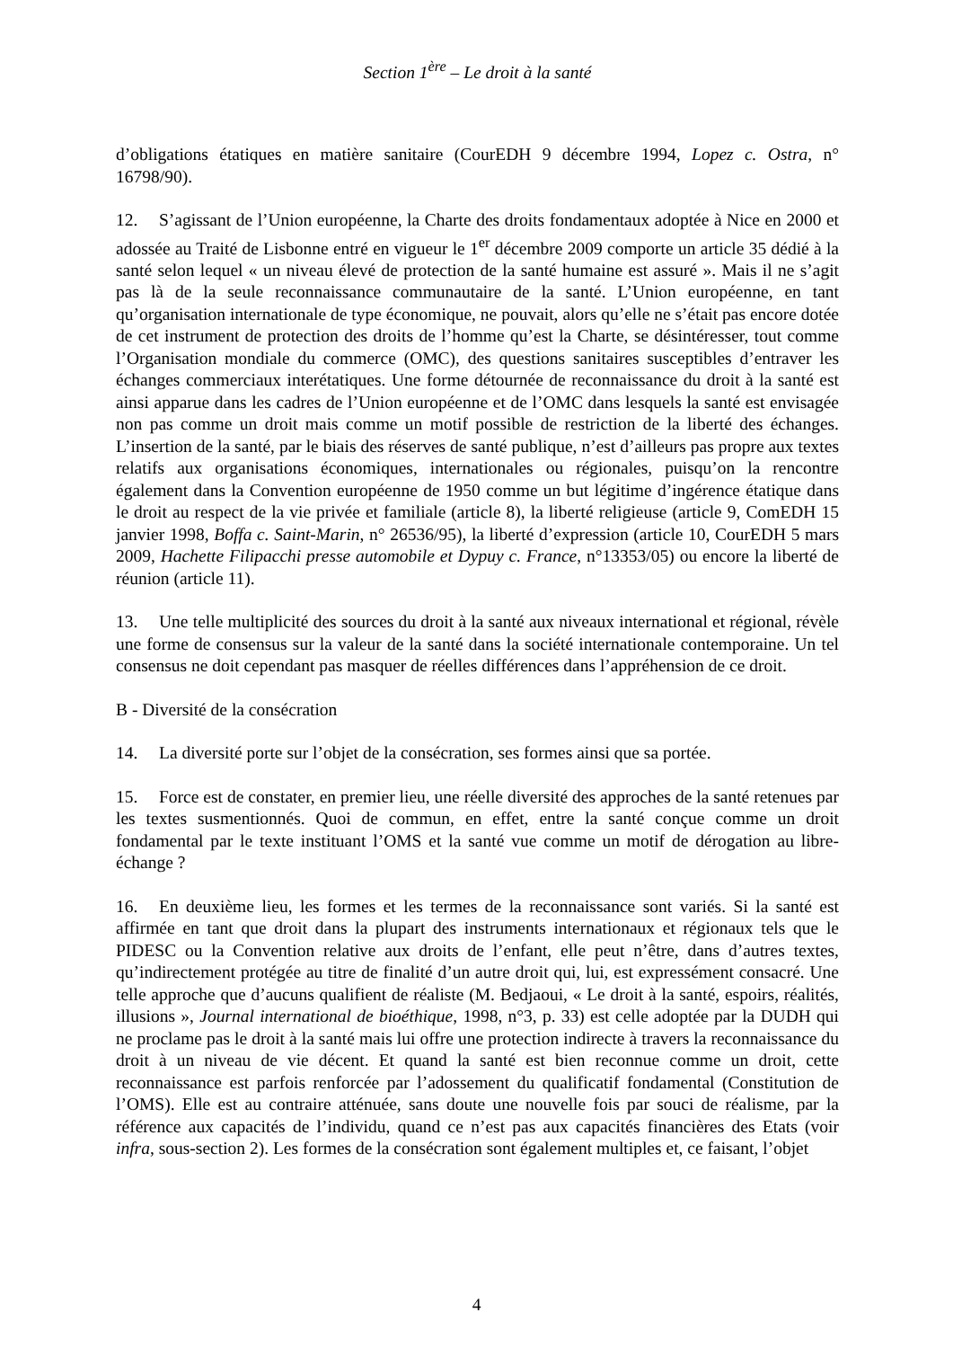Section 1<sup>ère</sup> – Le droit à la santé
d’obligations étatiques en matière sanitaire (CourEDH 9 décembre 1994, Lopez c. Ostra, n° 16798/90).
12. S’agissant de l’Union européenne, la Charte des droits fondamentaux adoptée à Nice en 2000 et adossée au Traité de Lisbonne entré en vigueur le 1<sup>er</sup> décembre 2009 comporte un article 35 dédié à la santé selon lequel « un niveau élevé de protection de la santé humaine est assuré ». Mais il ne s’agit pas là de la seule reconnaissance communautaire de la santé. L’Union européenne, en tant qu’organisation internationale de type économique, ne pouvait, alors qu’elle ne s’était pas encore dotée de cet instrument de protection des droits de l’homme qu’est la Charte, se désintéresser, tout comme l’Organisation mondiale du commerce (OMC), des questions sanitaires susceptibles d’entraver les échanges commerciaux interétatiques. Une forme détournée de reconnaissance du droit à la santé est ainsi apparue dans les cadres de l’Union européenne et de l’OMC dans lesquels la santé est envisagée non pas comme un droit mais comme un motif possible de restriction de la liberté des échanges. L’insertion de la santé, par le biais des réserves de santé publique, n’est d’ailleurs pas propre aux textes relatifs aux organisations économiques, internationales ou régionales, puisqu’on la rencontre également dans la Convention européenne de 1950 comme un but légitime d’ingérence étatique dans le droit au respect de la vie privée et familiale (article 8), la liberté religieuse (article 9, ComEDH 15 janvier 1998, Boffa c. Saint-Marin, n° 26536/95), la liberté d’expression (article 10, CourEDH 5 mars 2009, Hachette Filipacchi presse automobile et Dypuy c. France, n°13353/05) ou encore la liberté de réunion (article 11).
13. Une telle multiplicité des sources du droit à la santé aux niveaux international et régional, révèle une forme de consensus sur la valeur de la santé dans la société internationale contemporaine. Un tel consensus ne doit cependant pas masquer de réelles différences dans l’appréhension de ce droit.
B - Diversité de la consécration
14. La diversité porte sur l’objet de la consécration, ses formes ainsi que sa portée.
15. Force est de constater, en premier lieu, une réelle diversité des approches de la santé retenues par les textes susmentionnés. Quoi de commun, en effet, entre la santé conçue comme un droit fondamental par le texte instituant l’OMS et la santé vue comme un motif de dérogation au libre-échange ?
16. En deuxième lieu, les formes et les termes de la reconnaissance sont variés. Si la santé est affirmée en tant que droit dans la plupart des instruments internationaux et régionaux tels que le PIDESC ou la Convention relative aux droits de l’enfant, elle peut n’être, dans d’autres textes, qu’indirectement protégée au titre de finalité d’un autre droit qui, lui, est expressément consacré. Une telle approche que d’aucuns qualifient de réaliste (M. Bedjaoui, « Le droit à la santé, espoirs, réalités, illusions », Journal international de bioéthique, 1998, n°3, p. 33) est celle adoptée par la DUDH qui ne proclame pas le droit à la santé mais lui offre une protection indirecte à travers la reconnaissance du droit à un niveau de vie décent. Et quand la santé est bien reconnue comme un droit, cette reconnaissance est parfois renforcée par l’adossement du qualificatif fondamental (Constitution de l’OMS). Elle est au contraire atténuée, sans doute une nouvelle fois par souci de réalisme, par la référence aux capacités de l’individu, quand ce n’est pas aux capacités financières des Etats (voir infra, sous-section 2). Les formes de la consécration sont également multiples et, ce faisant, l’objet
4